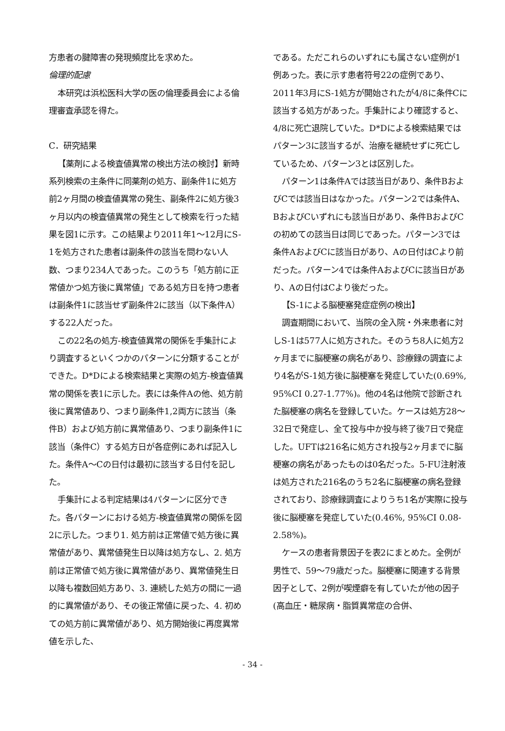方患者の腱障害の発現頻度比を求めた。
倫理的配慮
本研究は浜松医科大学の医の倫理委員会による倫理審査承認を得た。
C．研究結果
【薬剤による検査値異常の検出方法の検討】新時系列検索の主条件に同薬剤の処方、副条件1に処方前2ヶ月間の検査値異常の発生、副条件2に処方後3ヶ月以内の検査値異常の発生として検索を行った結果を図1に示す。この結果より2011年1～12月にS-1を処方された患者は副条件の該当を問わない人数、つまり234人であった。このうち「処方前に正常値かつ処方後に異常値」である処方日を持つ患者は副条件1に該当せず副条件2に該当（以下条件A）する22人だった。
この22名の処方-検査値異常の関係を手集計により調査するといくつかのパターンに分類することができた。D*Dによる検索結果と実際の処方-検査値異常の関係を表1に示した。表には条件Aの他、処方前後に異常値あり、つまり副条件1,2両方に該当（条件B）および処方前に異常値あり、つまり副条件1に該当（条件C）する処方日が各症例にあれば記入した。条件A～Cの日付は最初に該当する日付を記した。
手集計による判定結果は4パターンに区分できた。各パターンにおける処方-検査値異常の関係を図2に示した。つまり1. 処方前は正常値で処方後に異常値があり、異常値発生日以降は処方なし、2. 処方前は正常値で処方後に異常値があり、異常値発生日以降も複数回処方あり、3. 連続した処方の間に一過的に異常値があり、その後正常値に戻った、4. 初めての処方前に異常値があり、処方開始後に再度異常値を示した、
である。ただこれらのいずれにも属さない症例が1例あった。表に示す患者符号22の症例であり、2011年3月にS-1処方が開始されたが4/8に条件Cに該当する処方があった。手集計により確認すると、4/8に死亡退院していた。D*Dによる検索結果ではパターン3に該当するが、治療を継続せずに死亡しているため、パターン3とは区別した。
パターン1は条件Aでは該当日があり、条件BおよびCでは該当日はなかった。パターン2では条件A、BおよびCいずれにも該当日があり、条件BおよびCの初めての該当日は同じであった。パターン3では条件AおよびCに該当日があり、Aの日付はCより前だった。パターン4では条件AおよびCに該当日があり、Aの日付はCより後だった。
【S-1による脳梗塞発症症例の検出】
調査期間において、当院の全入院・外来患者に対しS-1は577人に処方された。そのうち8人に処方2ヶ月までに脳梗塞の病名があり、診療録の調査により4名がS-1処方後に脳梗塞を発症していた(0.69%, 95%CI 0.27-1.77%)。他の4名は他院で診断された脳梗塞の病名を登録していた。ケースは処方28～32日で発症し、全て投与中か投与終了後7日で発症した。UFTは216名に処方され投与2ヶ月までに脳梗塞の病名があったものは0名だった。5-FU注射液は処方された216名のうち2名に脳梗塞の病名登録されており、診療録調査によりうち1名が実際に投与後に脳梗塞を発症していた(0.46%, 95%CI 0.08- 2.58%)。
ケースの患者背景因子を表2にまとめた。全例が男性で、59～79歳だった。脳梗塞に関連する背景因子として、2例が喫煙癖を有していたが他の因子(高血圧・糖尿病・脂質異常症の合併、
- 34 -